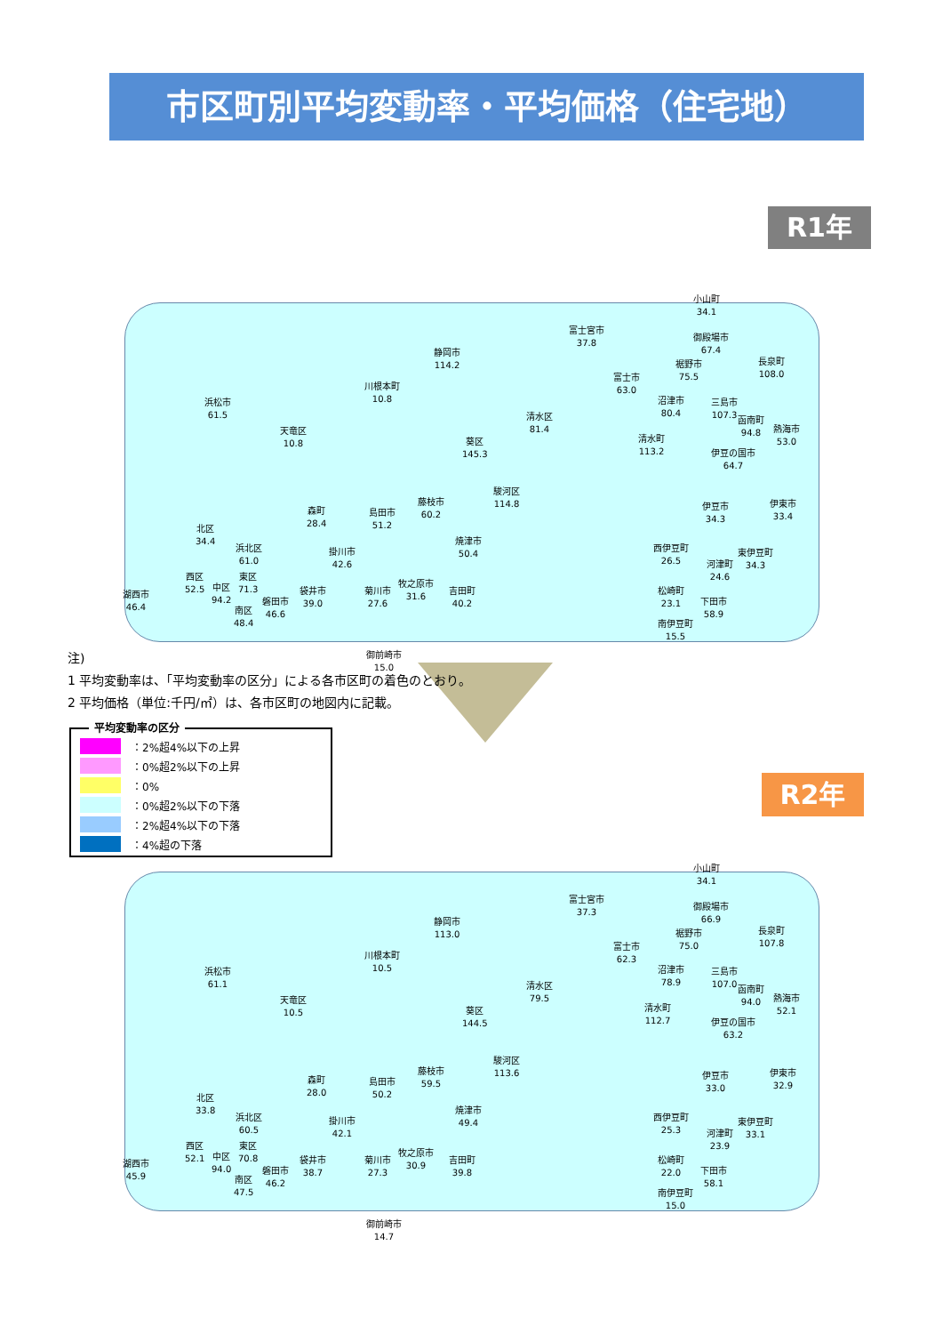市区町別平均変動率・平均価格（住宅地）
R1年
R2年
静岡市
114.2
川根本町
10.8
浜松市
61.5
天竜区
10.8
葵区
145.3
清水区
81.4
富士宮市
37.8
富士市
63.0
小山町
34.1
御殿場市
67.4
裾野市
75.5
長泉町
108.0
沼津市
80.4
三島市
107.3
函南町
94.8
熱海市
53.0
清水町
113.2
伊豆の国市
64.7
駿河区
114.8
藤枝市
60.2
島田市
51.2
森町
28.4
北区
34.4
伊豆市
34.3
伊東市
33.4
焼津市
50.4
掛川市
42.6
浜北区
61.0
西伊豆町
26.5
東伊豆町
34.3
河津町
24.6
西区
52.5
中区
94.2
東区
71.3
湖西市
46.4
牧之原市
31.6
吉田町
40.2
菊川市
27.6
袋井市
39.0
磐田市
46.6
南区
48.4
松崎町
23.1
下田市
58.9
南伊豆町
15.5
御前崎市
15.0
注)
1 平均変動率は、「平均変動率の区分」による各市区町の着色のとおり。
2 平均価格（単位:千円/㎡）は、各市区町の地図内に記載。
平均変動率の区分
：2%超4%以下の上昇
：0%超2%以下の上昇
：0%
：0%超2%以下の下落
：2%超4%以下の下落
：4%超の下落
静岡市
113.0
川根本町
10.5
浜松市
61.1
天竜区
10.5
葵区
144.5
清水区
79.5
富士宮市
37.3
富士市
62.3
小山町
34.1
御殿場市
66.9
裾野市
75.0
長泉町
107.8
沼津市
78.9
三島市
107.0
函南町
94.0
熱海市
52.1
清水町
112.7
伊豆の国市
63.2
駿河区
113.6
藤枝市
59.5
島田市
50.2
森町
28.0
北区
33.8
伊豆市
33.0
伊東市
32.9
焼津市
49.4
掛川市
42.1
浜北区
60.5
西伊豆町
25.3
東伊豆町
33.1
河津町
23.9
西区
52.1
中区
94.0
東区
70.8
湖西市
45.9
牧之原市
30.9
吉田町
39.8
菊川市
27.3
袋井市
38.7
磐田市
46.2
南区
47.5
松崎町
22.0
下田市
58.1
南伊豆町
15.0
御前崎市
14.7